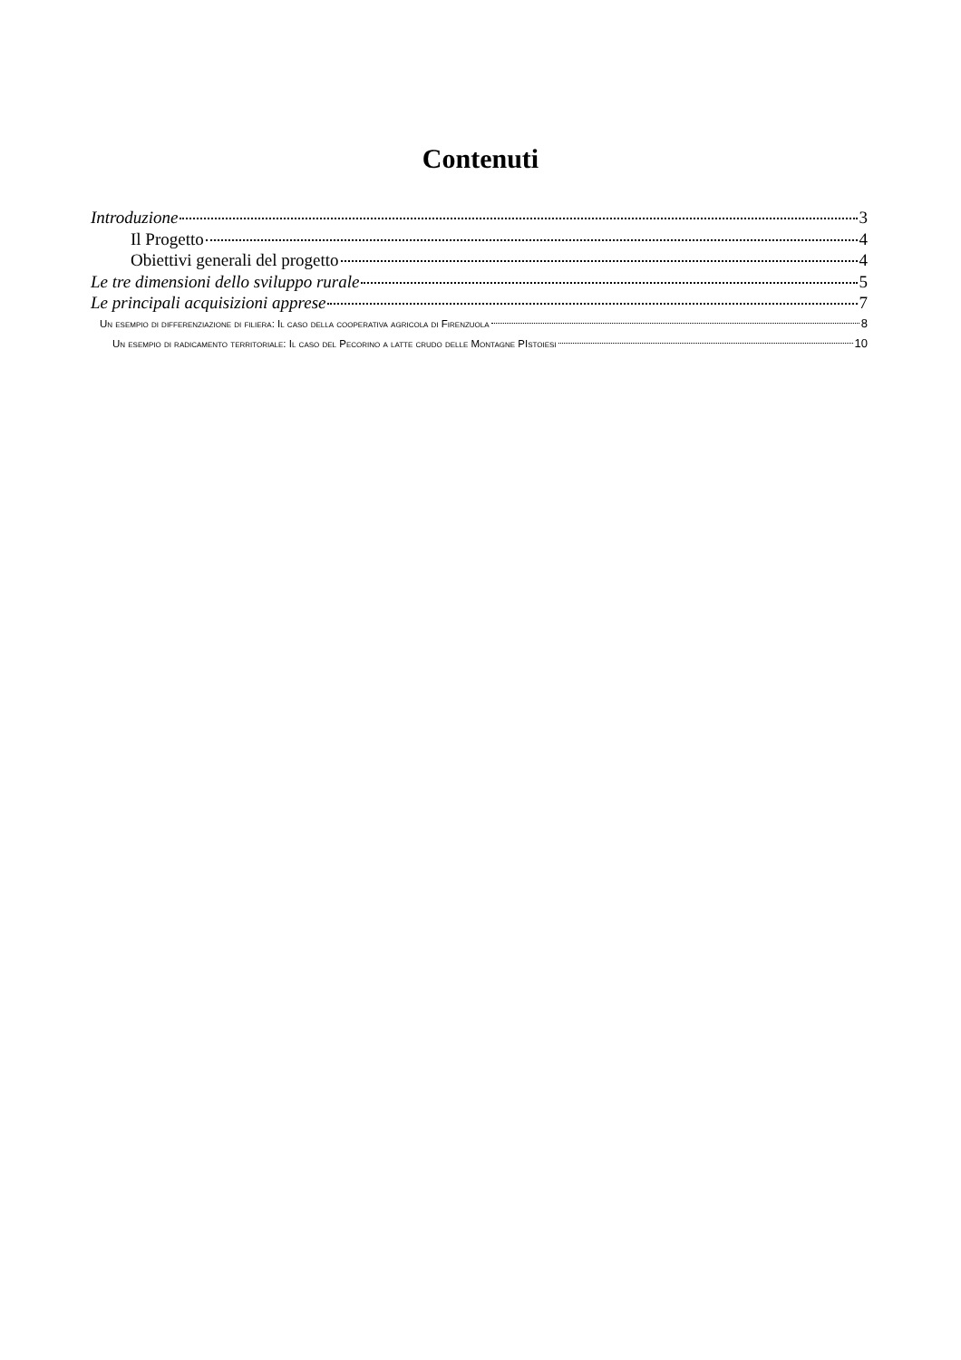Contenuti
Introduzione 3
Il Progetto 4
Obiettivi generali del progetto 4
Le tre dimensioni dello sviluppo rurale 5
Le principali acquisizioni apprese 7
Un esempio di differenziazione di filiera: Il caso della cooperativa agricola di Firenzuola 8
Un esempio di radicamento territoriale: Il caso del Pecorino a latte crudo delle Montagne PIstoiesi 10